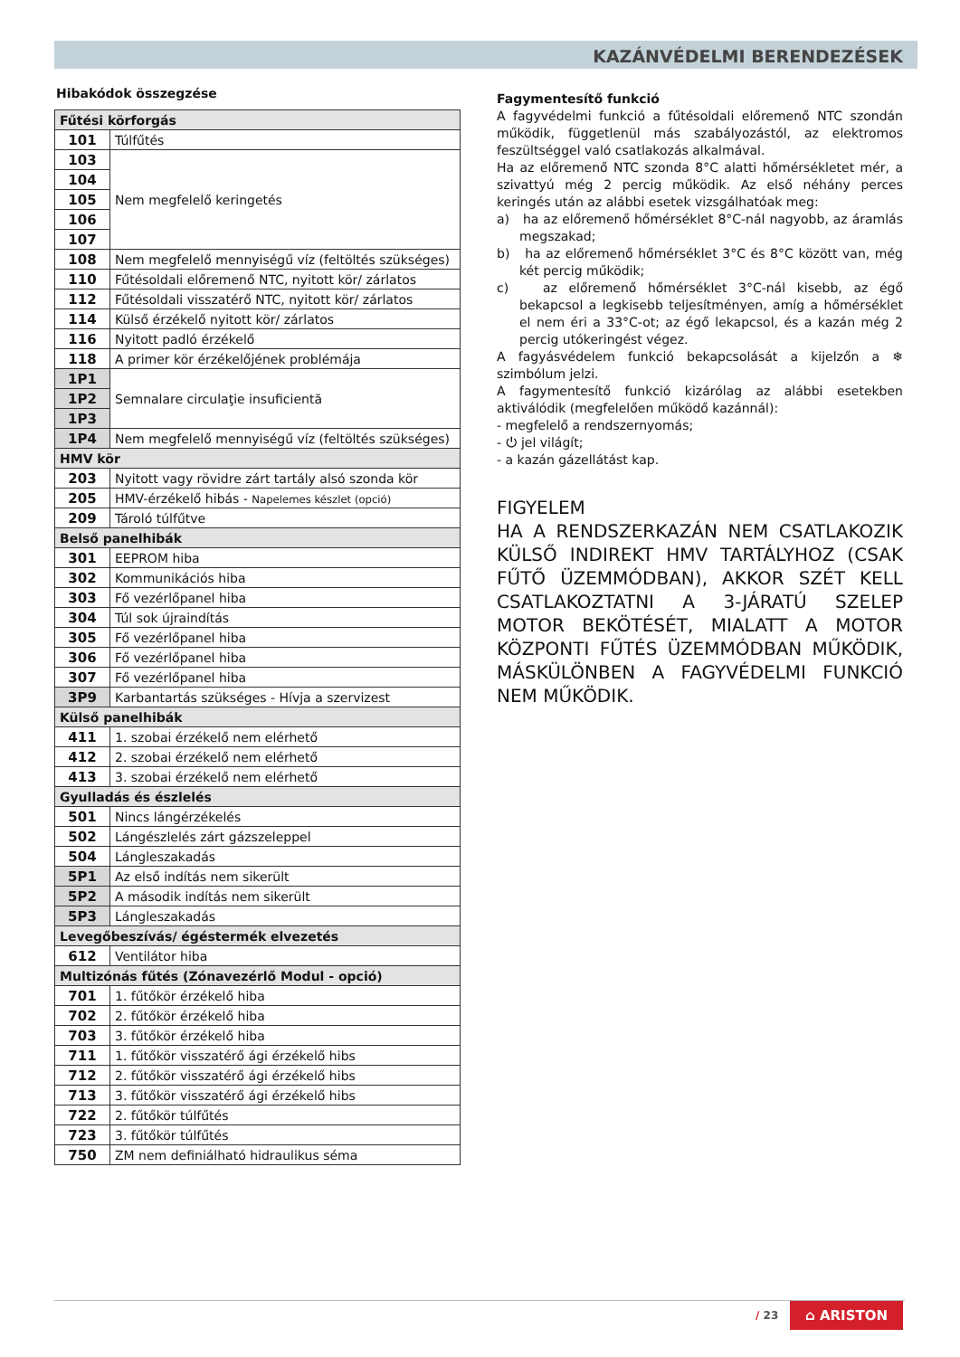KAZÁNVÉDELMI BERENDEZÉSEK
Hibakódok összegzése
| Fűtési körforgás | |
| --- | --- |
| 101 | Túlfűtés |
| 103 | Nem megfelelő keringetés |
| 104 | |
| 105 | |
| 106 | |
| 107 | |
| 108 | Nem megfelelő mennyiségű víz (feltöltés szükséges) |
| 110 | Fűtésoldali előremenő NTC, nyitott kör/ zárlatos |
| 112 | Fűtésoldali visszatérő NTC, nyitott kör/ zárlatos |
| 114 | Külső érzékelő nyitott kör/ zárlatos |
| 116 | Nyitott padló érzékelő |
| 118 | A primer kör érzékelőjének problémája |
| 1P1 | Semnalare circulaţie insuficientă |
| 1P2 | |
| 1P3 | |
| 1P4 | Nem megfelelő mennyiségű víz (feltöltés szükséges) |
| HMV kör | |
| 203 | Nyitott vagy rövidre zárt tartály alsó szonda kör |
| 205 | HMV-érzékelő hibás - Napelemes készlet (opció) |
| 209 | Tároló túlfűtve |
| Belső panelhibák | |
| 301 | EEPROM hiba |
| 302 | Kommunikációs hiba |
| 303 | Fő vezérlőpanel hiba |
| 304 | Túl sok újraindítás |
| 305 | Fő vezérlőpanel hiba |
| 306 | Fő vezérlőpanel hiba |
| 307 | Fő vezérlőpanel hiba |
| 3P9 | Karbantartás szükséges - Hívja a szervizest |
| Külső panelhibák | |
| 411 | 1. szobai érzékelő nem elérhető |
| 412 | 2. szobai érzékelő nem elérhető |
| 413 | 3. szobai érzékelő nem elérhető |
| Gyulladás és észlelés | |
| 501 | Nincs lángérzékelés |
| 502 | Lángészlelés zárt gázszeleppel |
| 504 | Lángleszakadás |
| 5P1 | Az első indítás nem sikerült |
| 5P2 | A második indítás nem sikerült |
| 5P3 | Lángleszakadás |
| Levegőbeszívás/ égéstermék elvezetés | |
| 612 | Ventilátor hiba |
| Multizónás fűtés (Zónavezérlő Modul - opció) | |
| 701 | 1. fűtőkör érzékelő hiba |
| 702 | 2. fűtőkör érzékelő hiba |
| 703 | 3. fűtőkör érzékelő hiba |
| 711 | 1. fűtőkör visszatérő ági érzékelő hibs |
| 712 | 2. fűtőkör visszatérő ági érzékelő hibs |
| 713 | 3. fűtőkör visszatérő ági érzékelő hibs |
| 722 | 2. fűtőkör túlfűtés |
| 723 | 3. fűtőkör túlfűtés |
| 750 | ZM nem definiálható hidraulikus séma |
Fagymentesítő funkció
A fagyvédelmi funkció a fűtésoldali előremenő NTC szondán működik, függetlenül más szabályozástól, az elektromos feszültséggel való csatlakozás alkalmával.
Ha az előremenő NTC szonda 8°C alatti hőmérsékletet mér, a szivattyú még 2 percig működik. Az első néhány perces keringés után az alábbi esetek vizsgálhatóak meg:
a) ha az előremenő hőmérséklet 8°C-nál nagyobb, az áramlás megszakad;
b) ha az előremenő hőmérséklet 3°C és 8°C között van, még két percig működik;
c) az előremenő hőmérséklet 3°C-nál kisebb, az égő bekapcsol a legkisebb teljesítményen, amíg a hőmérséklet el nem éri a 33°C-ot; az égő lekapcsol, és a kazán még 2 percig utókeringést végez.
A fagyásvédelem funkció bekapcsolását a kijelzőn a ❄ szimbólum jelzi.
A fagymentesítő funkció kizárólag az alábbi esetekben aktiválódik (megfelelően működő kazánnál):
- megfelelő a rendszernyomás;
- ⏻ jel világít;
- a kazán gázellátást kap.
FIGYELEM
HA A RENDSZERKAZÁN NEM CSATLAKOZIK KÜLSŐ INDIREKT HMV TARTÁLYHOZ (CSAK FŰTŐ ÜZEMMÓDBAN), AKKOR SZÉT KELL CSATLAKOZTATNI A 3-JÁRATÚ SZELEP MOTOR BEKÖTÉSÉT, MIALATT A MOTOR KÖZPONTI FŰTÉS ÜZEMMÓDBAN MŰKÖDIK, MÁSKÜLÖNBEN A FAGYVÉDELMI FUNKCIÓ NEM MŰKÖDIK.
/ 23 ⌂ ARISTON